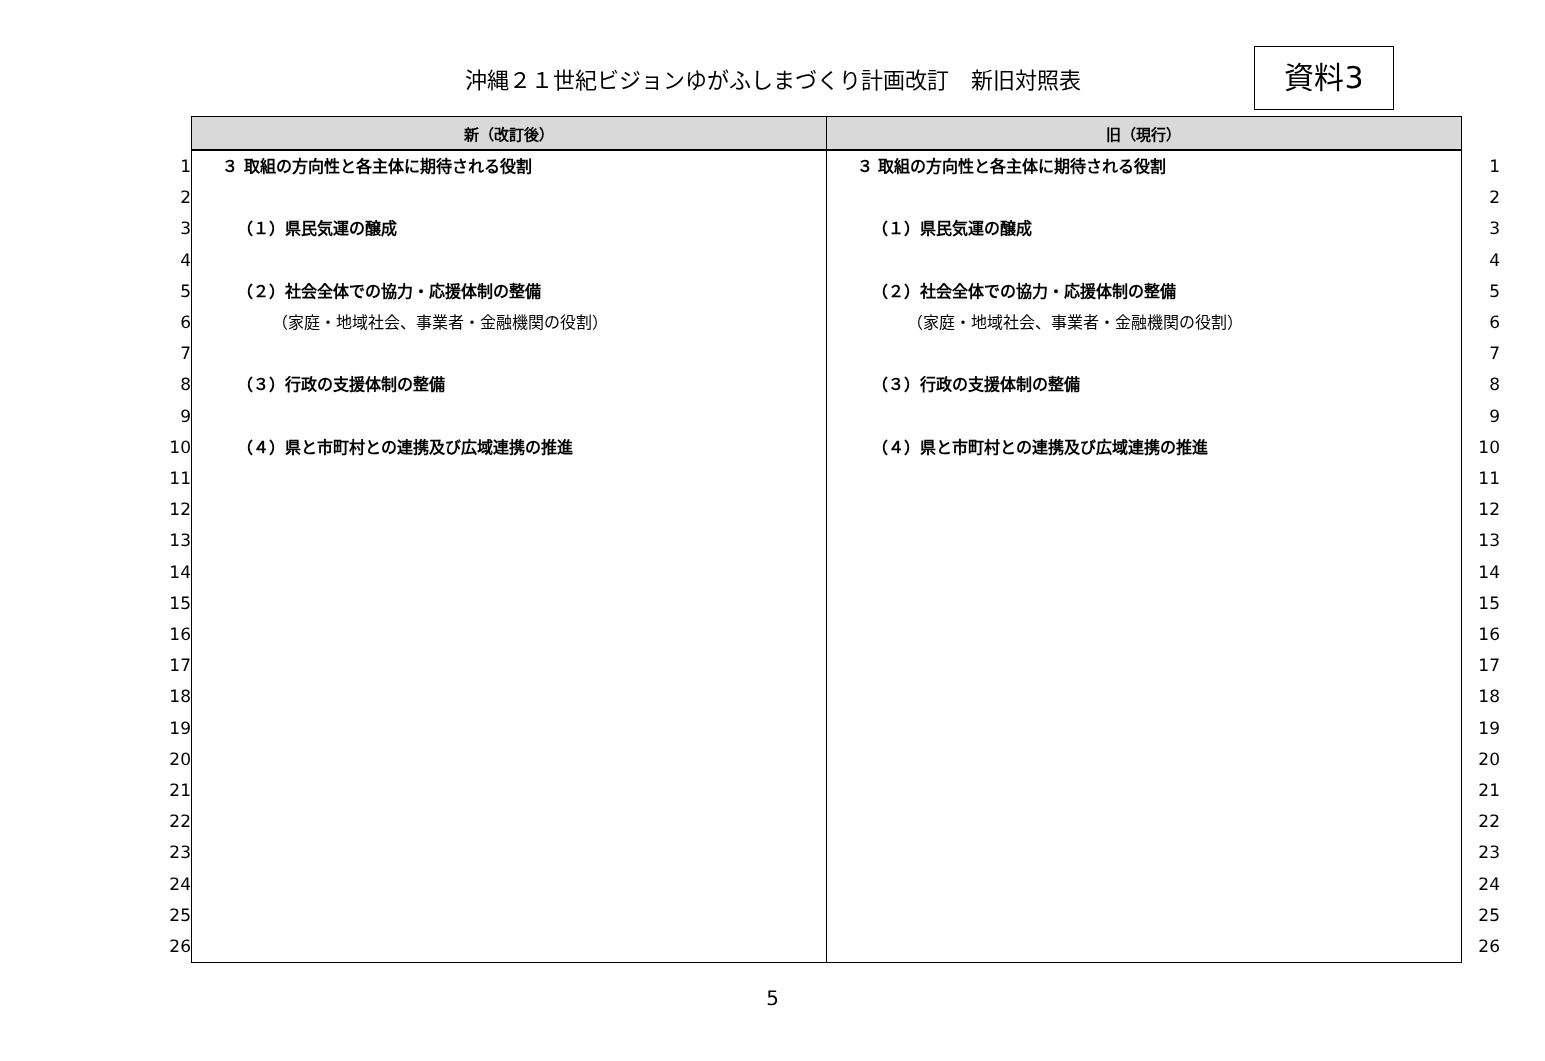沖縄２１世紀ビジョンゆがふしまづくり計画改訂　新旧対照表 資料3
| | 新（改訂後） | 旧（現行） | |
| --- | --- | --- | --- |
| 1 | ３ 取組の方向性と各主体に期待される役割 | ３ 取組の方向性と各主体に期待される役割 | 1 |
| 2 | | | 2 |
| 3 | （１）県民気運の醸成 | （１）県民気運の醸成 | 3 |
| 4 | | | 4 |
| 5 | （２）社会全体での協力・応援体制の整備 | （２）社会全体での協力・応援体制の整備 | 5 |
| 6 | （家庭・地域社会、事業者・金融機関の役割） | （家庭・地域社会、事業者・金融機関の役割） | 6 |
| 7 | | | 7 |
| 8 | （３）行政の支援体制の整備 | （３）行政の支援体制の整備 | 8 |
| 9 | | | 9 |
| 10 | （４）県と市町村との連携及び広域連携の推進 | （４）県と市町村との連携及び広域連携の推進 | 10 |
| 11 | | | 11 |
| 12 | | | 12 |
| 13 | | | 13 |
| 14 | | | 14 |
| 15 | | | 15 |
| 16 | | | 16 |
| 17 | | | 17 |
| 18 | | | 18 |
| 19 | | | 19 |
| 20 | | | 20 |
| 21 | | | 21 |
| 22 | | | 22 |
| 23 | | | 23 |
| 24 | | | 24 |
| 25 | | | 25 |
| 26 | | | 26 |
5